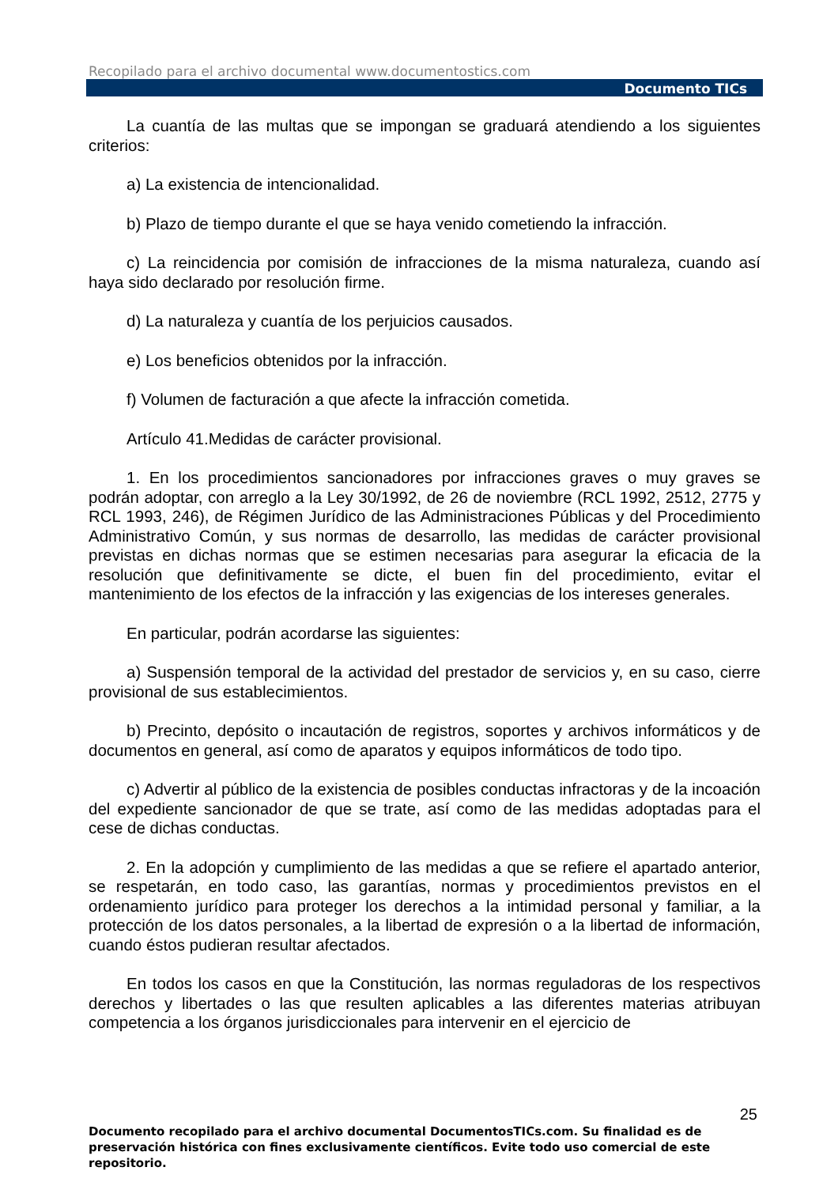Recopilado para el archivo documental www.documentostics.com
Documento TICs
La cuantía de las multas que se impongan se graduará atendiendo a los siguientes criterios:
a) La existencia de intencionalidad.
b) Plazo de tiempo durante el que se haya venido cometiendo la infracción.
c) La reincidencia por comisión de infracciones de la misma naturaleza, cuando así haya sido declarado por resolución firme.
d) La naturaleza y cuantía de los perjuicios causados.
e) Los beneficios obtenidos por la infracción.
f) Volumen de facturación a que afecte la infracción cometida.
Artículo 41.Medidas de carácter provisional.
1. En los procedimientos sancionadores por infracciones graves o muy graves se podrán adoptar, con arreglo a la Ley 30/1992, de 26 de noviembre (RCL 1992, 2512, 2775 y RCL 1993, 246), de Régimen Jurídico de las Administraciones Públicas y del Procedimiento Administrativo Común, y sus normas de desarrollo, las medidas de carácter provisional previstas en dichas normas que se estimen necesarias para asegurar la eficacia de la resolución que definitivamente se dicte, el buen fin del procedimiento, evitar el mantenimiento de los efectos de la infracción y las exigencias de los intereses generales.
En particular, podrán acordarse las siguientes:
a) Suspensión temporal de la actividad del prestador de servicios y, en su caso, cierre provisional de sus establecimientos.
b) Precinto, depósito o incautación de registros, soportes y archivos informáticos y de documentos en general, así como de aparatos y equipos informáticos de todo tipo.
c) Advertir al público de la existencia de posibles conductas infractoras y de la incoación del expediente sancionador de que se trate, así como de las medidas adoptadas para el cese de dichas conductas.
2. En la adopción y cumplimiento de las medidas a que se refiere el apartado anterior, se respetarán, en todo caso, las garantías, normas y procedimientos previstos en el ordenamiento jurídico para proteger los derechos a la intimidad personal y familiar, a la protección de los datos personales, a la libertad de expresión o a la libertad de información, cuando éstos pudieran resultar afectados.
En todos los casos en que la Constitución, las normas reguladoras de los respectivos derechos y libertades o las que resulten aplicables a las diferentes materias atribuyan competencia a los órganos jurisdiccionales para intervenir en el ejercicio de
25
Documento recopilado para el archivo documental DocumentosTICs.com. Su finalidad es de preservación histórica con fines exclusivamente científicos. Evite todo uso comercial de este repositorio.